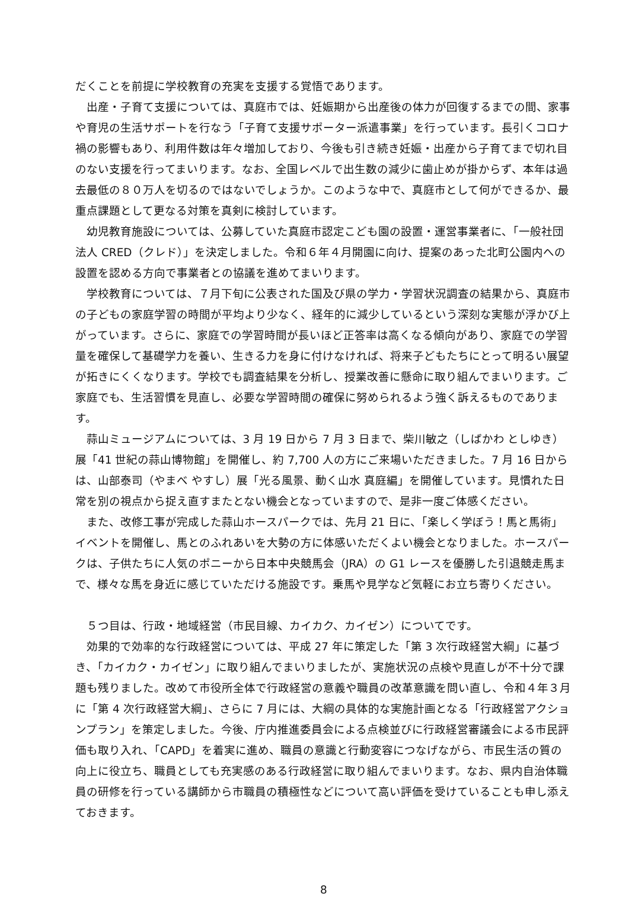だくことを前提に学校教育の充実を支援する覚悟であります。
出産・子育て支援については、真庭市では、妊娠期から出産後の体力が回復するまでの間、家事や育児の生活サポートを行なう「子育て支援サポーター派遣事業」を行っています。長引くコロナ禍の影響もあり、利用件数は年々増加しており、今後も引き続き妊娠・出産から子育てまで切れ目のない支援を行ってまいります。なお、全国レベルで出生数の減少に歯止めが掛からず、本年は過去最低の８０万人を切るのではないでしょうか。このような中で、真庭市として何ができるか、最重点課題として更なる対策を真剣に検討しています。
幼児教育施設については、公募していた真庭市認定こども園の設置・運営事業者に、「一般社団法人 CRED（クレド）」を決定しました。令和６年４月開園に向け、提案のあった北町公園内への設置を認める方向で事業者との協議を進めてまいります。
学校教育については、７月下旬に公表された国及び県の学力・学習状況調査の結果から、真庭市の子どもの家庭学習の時間が平均より少なく、経年的に減少しているという深刻な実態が浮かび上がっています。さらに、家庭での学習時間が長いほど正答率は高くなる傾向があり、家庭での学習量を確保して基礎学力を養い、生きる力を身に付けなければ、将来子どもたちにとって明るい展望が拓きにくくなります。学校でも調査結果を分析し、授業改善に懸命に取り組んでまいります。ご家庭でも、生活習慣を見直し、必要な学習時間の確保に努められるよう強く訴えるものであります。
蒜山ミュージアムについては、3 月 19 日から 7 月 3 日まで、柴川敏之（しばかわ としゆき）展「41 世紀の蒜山博物館」を開催し、約 7,700 人の方にご来場いただきました。7 月 16 日からは、山部泰司（やまべ やすし）展「光る風景、動く山水 真庭編」を開催しています。見慣れた日常を別の視点から捉え直すまたとない機会となっていますので、是非一度ご体感ください。
また、改修工事が完成した蒜山ホースパークでは、先月 21 日に、「楽しく学ぼう！馬と馬術」イベントを開催し、馬とのふれあいを大勢の方に体感いただくよい機会となりました。ホースパークは、子供たちに人気のポニーから日本中央競馬会（JRA）の G1 レースを優勝した引退競走馬まで、様々な馬を身近に感じていただける施設です。乗馬や見学など気軽にお立ち寄りください。
５つ目は、行政・地域経営（市民目線、カイカク、カイゼン）についてです。
効果的で効率的な行政経営については、平成 27 年に策定した「第 3 次行政経営大綱」に基づき、「カイカク・カイゼン」に取り組んでまいりましたが、実施状況の点検や見直しが不十分で課題も残りました。改めて市役所全体で行政経営の意義や職員の改革意識を問い直し、令和４年３月に「第 4 次行政経営大綱」、さらに 7 月には、大綱の具体的な実施計画となる「行政経営アクションプラン」を策定しました。今後、庁内推進委員会による点検並びに行政経営審議会による市民評価も取り入れ、「CAPD」を着実に進め、職員の意識と行動変容につなげながら、市民生活の質の向上に役立ち、職員としても充実感のある行政経営に取り組んでまいります。なお、県内自治体職員の研修を行っている講師から市職員の積極性などについて高い評価を受けていることも申し添えておきます。
8